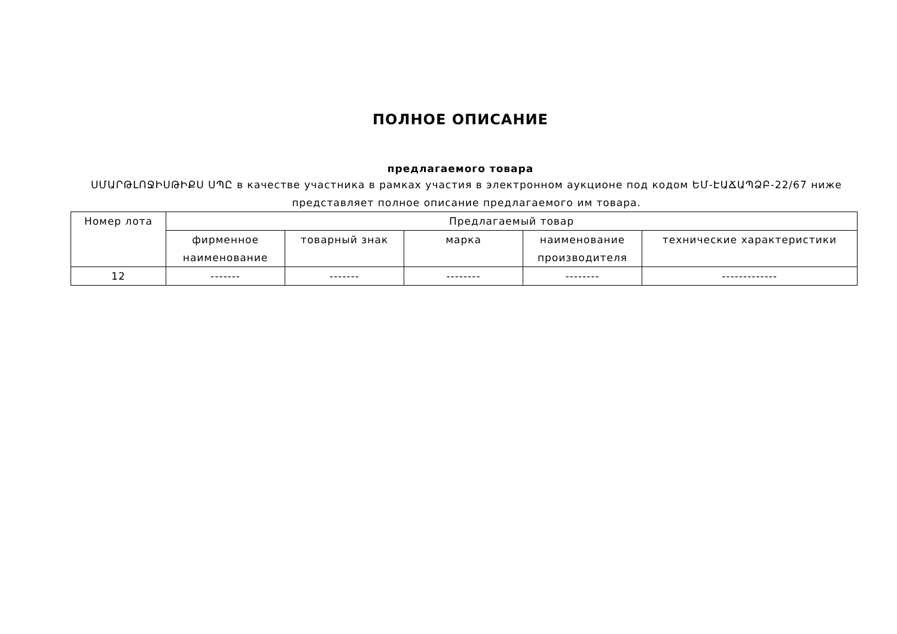ПОЛНОЕ ОПИСАНИЕ
предлагаемого товара
ՍՄԱՐԹԼՈՋԻՍԹԻՔՍ ՍՊԸ в качестве участника в рамках участия в электронном аукционе под кодом ԵՄ-ԷԱՃԱՊՁԲ-22/67 ниже представляет полное описание предлагаемого им товара.
| Номер лота | Предлагаемый товар | | | | |
| --- | --- | --- | --- | --- | --- |
| | фирменное наименование | товарный знак | марка | наименование производителя | технические характеристики |
| 12 | ------- | ------- | -------- | -------- | ------------- |